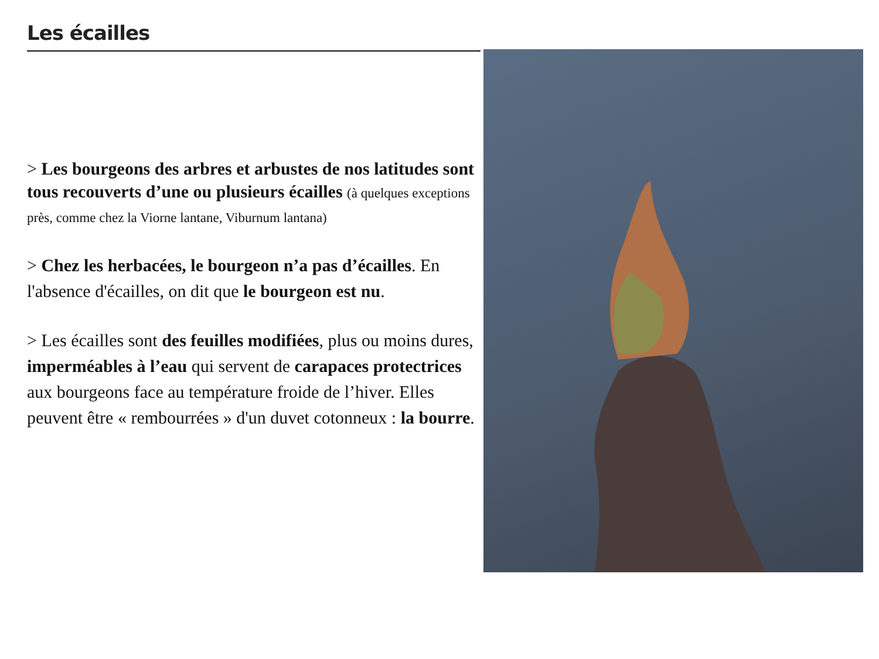Les écailles
> Les bourgeons des arbres et arbustes de nos latitudes sont tous recouverts d’une ou plusieurs écailles (à quelques exceptions près, comme chez la Viorne lantane, Viburnum lantana)
> Chez les herbacées, le bourgeon n’a pas d’écailles. En l'absence d'écailles, on dit que le bourgeon est nu.
> Les écailles sont des feuilles modifiées, plus ou moins dures, imperméables à l’eau qui servent de carapaces protectrices aux bourgeons face au température froide de l’hiver. Elles peuvent être « rembourrées » d'un duvet cotonneux : la bourre.